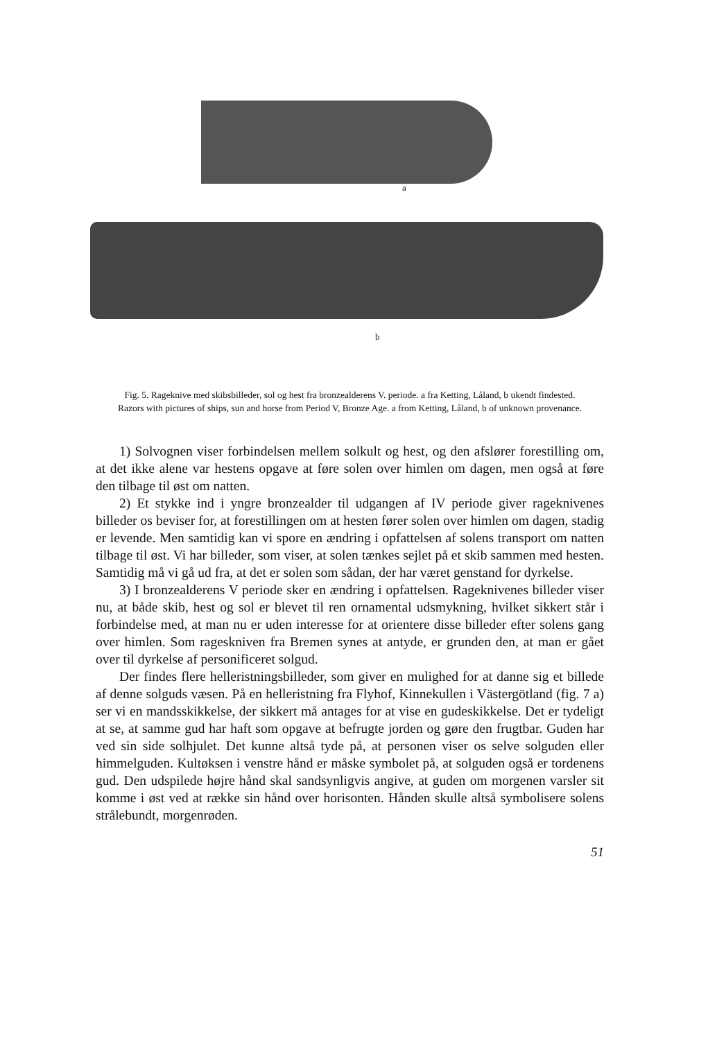a
b
Fig. 5. Rageknive med skibsbilleder, sol og hest fra bronzealderens V. periode. a fra Ketting, Låland, b ukendt findested.
Razors with pictures of ships, sun and horse from Period V, Bronze Age. a from Ketting, Låland, b of unknown provenance.
1) Solvognen viser forbindelsen mellem solkult og hest, og den afslører forestilling om, at det ikke alene var hestens opgave at føre solen over himlen om dagen, men også at føre den tilbage til øst om natten.
2) Et stykke ind i yngre bronzealder til udgangen af IV periode giver rageknivenes billeder os beviser for, at forestillingen om at hesten fører solen over himlen om dagen, stadig er levende. Men samtidig kan vi spore en ændring i opfattelsen af solens transport om natten tilbage til øst. Vi har billeder, som viser, at solen tænkes sejlet på et skib sammen med hesten. Samtidig må vi gå ud fra, at det er solen som sådan, der har været genstand for dyrkelse.
3) I bronzealderens V periode sker en ændring i opfattelsen. Rageknivenes billeder viser nu, at både skib, hest og sol er blevet til ren ornamental udsmykning, hvilket sikkert står i forbindelse med, at man nu er uden interesse for at orientere disse billeder efter solens gang over himlen. Som rageskniven fra Bremen synes at antyde, er grunden den, at man er gået over til dyrkelse af personificeret solgud.
Der findes flere helleristningsbilleder, som giver en mulighed for at danne sig et billede af denne solguds væsen. På en helleristning fra Flyhof, Kinnekullen i Västergötland (fig. 7 a) ser vi en mandsskikkelse, der sikkert må antages for at vise en gudeskikkelse. Det er tydeligt at se, at samme gud har haft som opgave at befrugte jorden og gøre den frugtbar. Guden har ved sin side solhjulet. Det kunne altså tyde på, at personen viser os selve solguden eller himmelguden. Kultøksen i venstre hånd er måske symbolet på, at solguden også er tordenens gud. Den udspilede højre hånd skal sandsynligvis angive, at guden om morgenen varsler sit komme i øst ved at række sin hånd over horisonten. Hånden skulle altså symbolisere solens strålebundt, morgenrøden.
51